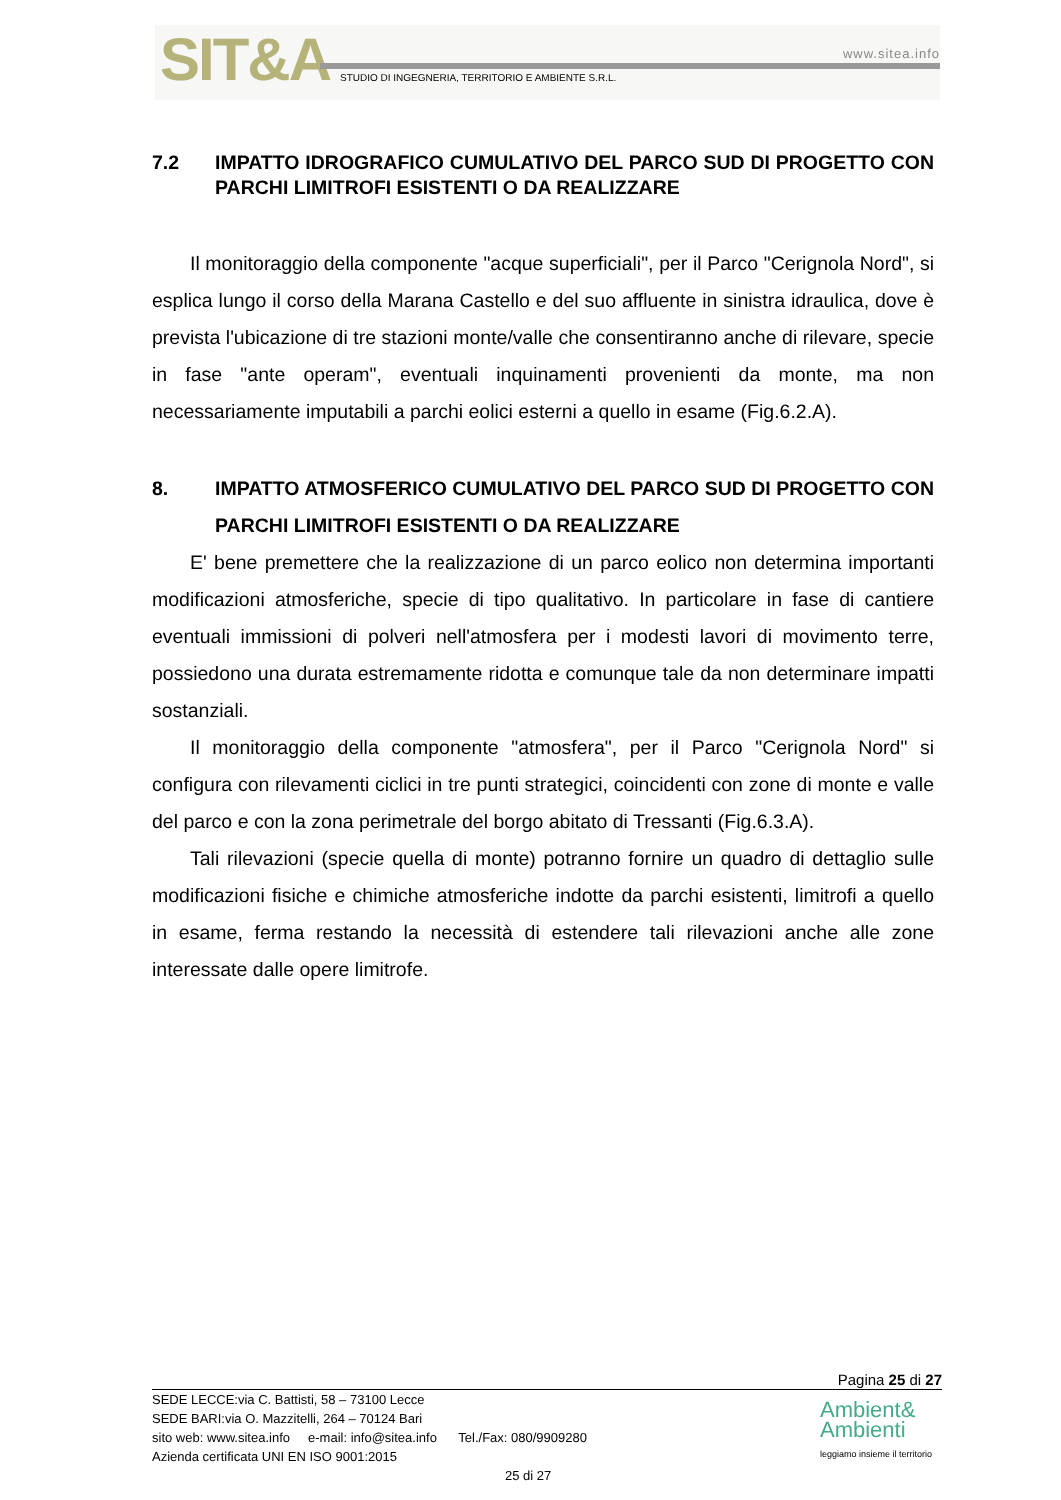SIT&A www.sitea.info
STUDIO DI INGEGNERIA, TERRITORIO E AMBIENTE S.R.L.
7.2 IMPATTO IDROGRAFICO CUMULATIVO DEL PARCO SUD DI PROGETTO CON PARCHI LIMITROFI ESISTENTI O DA REALIZZARE
Il monitoraggio della componente "acque superficiali", per il Parco "Cerignola Nord", si esplica lungo il corso della Marana Castello e del suo affluente in sinistra idraulica, dove è prevista l'ubicazione di tre stazioni monte/valle che consentiranno anche di rilevare, specie in fase "ante operam", eventuali inquinamenti provenienti da monte, ma non necessariamente imputabili a parchi eolici esterni a quello in esame (Fig.6.2.A).
8. IMPATTO ATMOSFERICO CUMULATIVO DEL PARCO SUD DI PROGETTO CON PARCHI LIMITROFI ESISTENTI O DA REALIZZARE
E' bene premettere che la realizzazione di un parco eolico non determina importanti modificazioni atmosferiche, specie di tipo qualitativo. In particolare in fase di cantiere eventuali immissioni di polveri nell'atmosfera per i modesti lavori di movimento terre, possiedono una durata estremamente ridotta e comunque tale da non determinare impatti sostanziali.
Il monitoraggio della componente "atmosfera", per il Parco "Cerignola Nord" si configura con rilevamenti ciclici in tre punti strategici, coincidenti con zone di monte e valle del parco e con la zona perimetrale del borgo abitato di Tressanti (Fig.6.3.A).
Tali rilevazioni (specie quella di monte) potranno fornire un quadro di dettaglio sulle modificazioni fisiche e chimiche atmosferiche indotte da parchi esistenti, limitrofi a quello in esame, ferma restando la necessità di estendere tali rilevazioni anche alle zone interessate dalle opere limitrofe.
Pagina 25 di 27
SEDE LECCE:via C. Battisti, 58 – 73100 Lecce
SEDE BARI:via O. Mazzitelli, 264 – 70124 Bari
sito web: www.sitea.info e-mail: info@sitea.info Tel./Fax: 080/9909280
Azienda certificata UNI EN ISO 9001:2015
25 di 27
Ambient&
Ambienti
leggiamo insieme il territorio